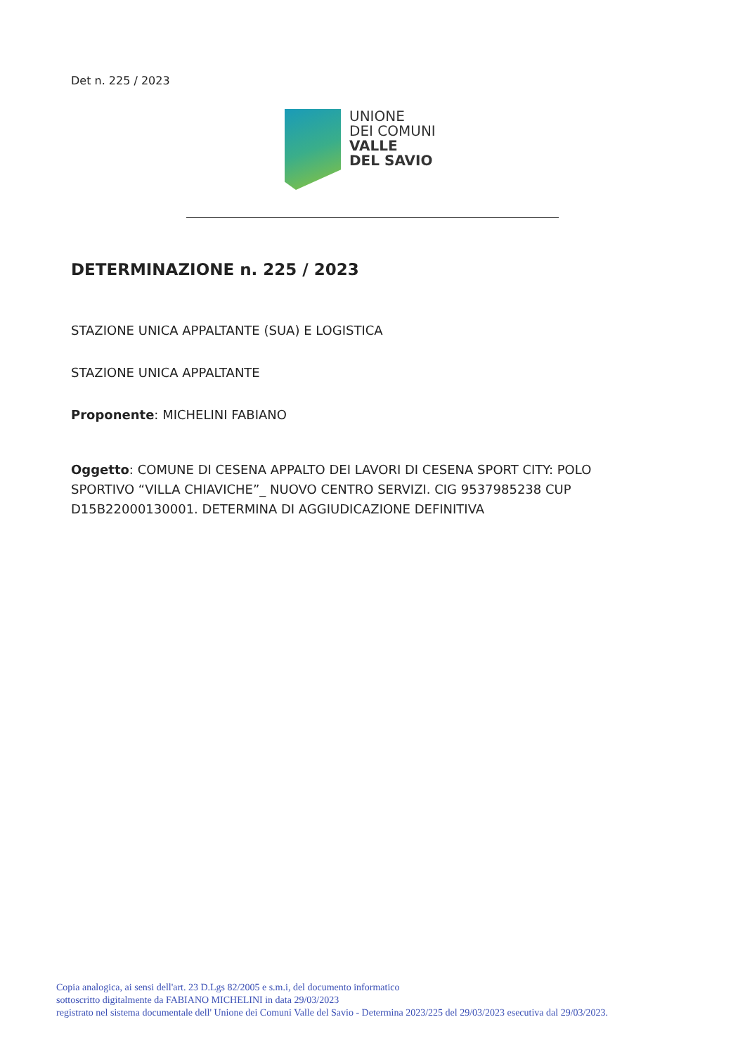Det n. 225 / 2023
UNIONE
DEI COMUNI
VALLE
DEL SAVIO
DETERMINAZIONE n. 225 / 2023
STAZIONE UNICA APPALTANTE (SUA) E LOGISTICA
STAZIONE UNICA APPALTANTE
Proponente: MICHELINI FABIANO
Oggetto: COMUNE DI CESENA APPALTO DEI LAVORI DI CESENA SPORT CITY: POLO SPORTIVO “VILLA CHIAVICHE”_ NUOVO CENTRO SERVIZI. CIG 9537985238 CUP D15B22000130001. DETERMINA DI AGGIUDICAZIONE DEFINITIVA
Copia analogica, ai sensi dell'art. 23 D.Lgs 82/2005 e s.m.i, del documento informatico
sottoscritto digitalmente da FABIANO MICHELINI in data 29/03/2023
registrato nel sistema documentale dell' Unione dei Comuni Valle del Savio - Determina 2023/225 del 29/03/2023 esecutiva dal 29/03/2023.